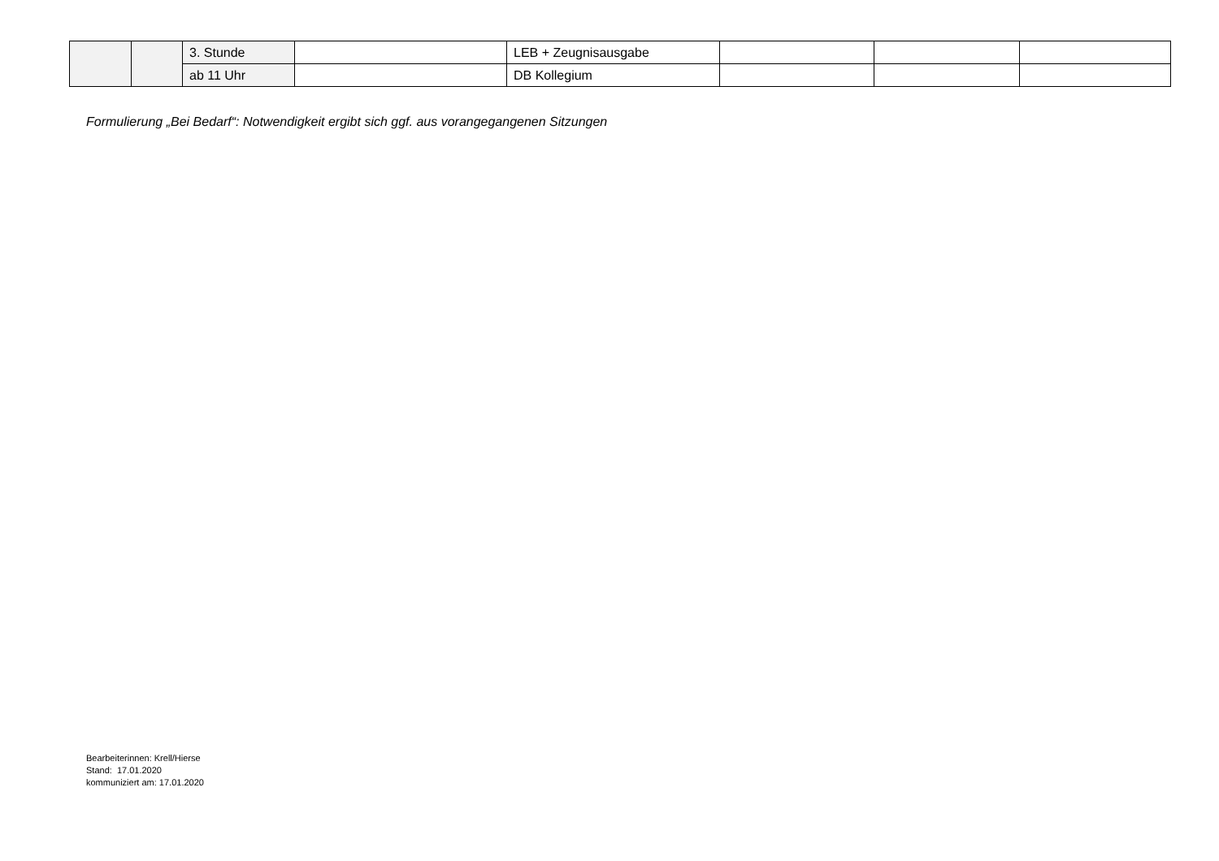| | | 3. Stunde | | LEB + Zeugnisausgabe | | | |
| | | ab 11 Uhr | | DB Kollegium | | | |
Formulierung „Bei Bedarf“: Notwendigkeit ergibt sich ggf. aus vorangegangenen Sitzungen
Bearbeiterinnen: Krell/Hierse
Stand: 17.01.2020
kommuniziert am: 17.01.2020